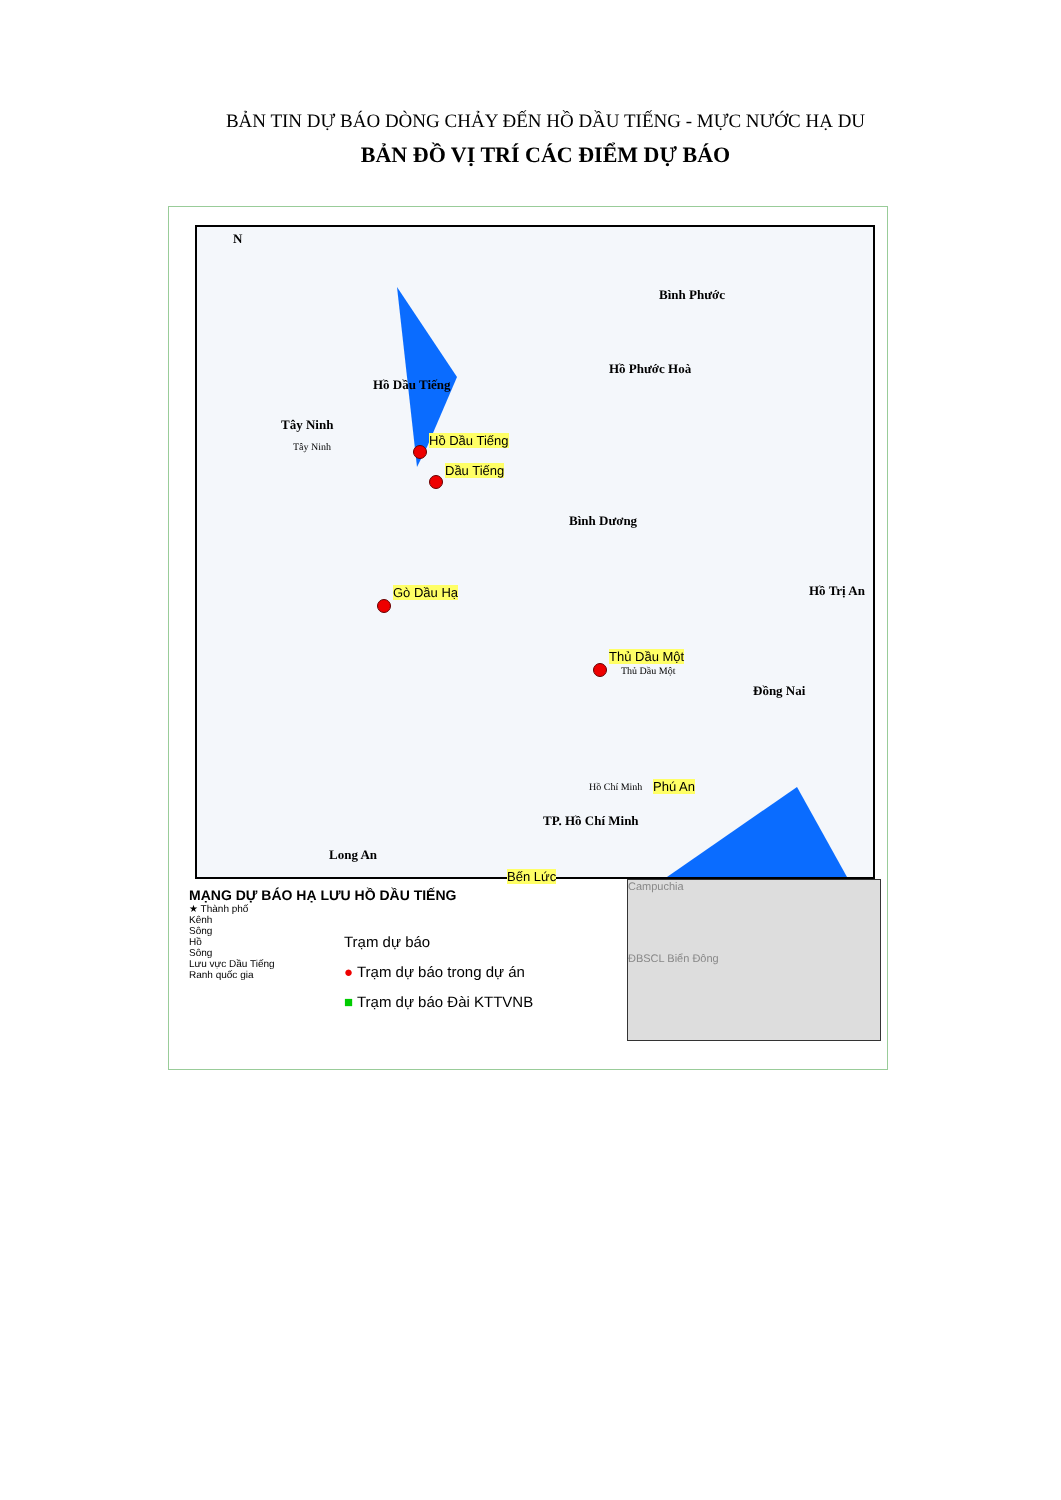BẢN TIN DỰ BÁO DÒNG CHẢY ĐẾN HỒ DẦU TIẾNG - MỰC NƯỚC HẠ DU
BẢN ĐỒ VỊ TRÍ CÁC ĐIỂM DỰ BÁO
N
Bình Phước
Hồ Phước Hoà
Hồ Dầu Tiếng
Tây Ninh
Hồ Dầu Tiếng
Tây Ninh
Dầu Tiếng
Bình Dương
Hồ Trị An
Gò Dầu Hạ
Thủ Dầu Một
Thủ Dầu Một
Đồng Nai
Hồ Chí Minh Phú An
TP. Hồ Chí Minh
Long An
Bến Lức
MẠNG DỰ BÁO HẠ LƯU HỒ DẦU TIẾNG
★ Thành phố
Kênh
Sông
Hồ
Sông
Lưu vực Dầu Tiếng
Ranh quốc gia
Trạm dự báo
● Trạm dự báo trong dự án
■ Trạm dự báo Đài KTTVNB
Campuchia
ĐBSCL Biển Đông